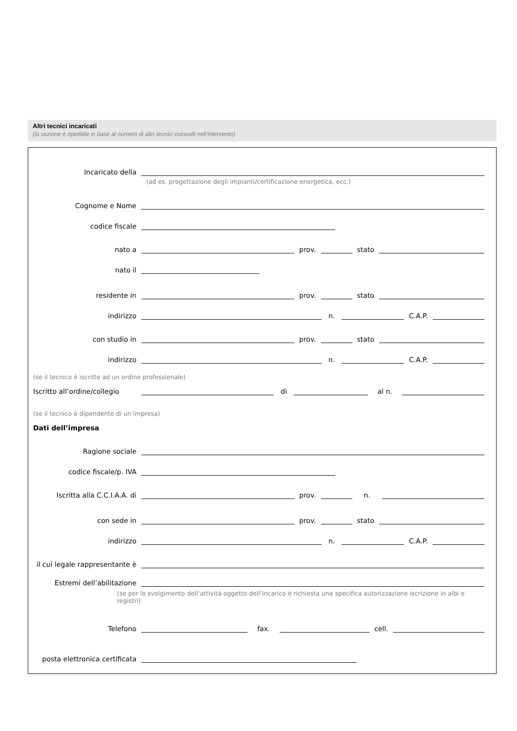Altri tecnici incaricati
(la sezione è ripetibile in base al numero di altri tecnici coinvolti nell’intervento)
Incaricato della
(ad es. progettazione degli impianti/certificazione energetica, ecc.)
Cognome e Nome
codice fiscale
nato a prov. stato
nato il
residente in prov. stato
indirizzo n. C.A.P.
con studio in prov. stato
indirizzo n. C.A.P.
(se il tecnico è iscritto ad un ordine professionale)
Iscritto all’ordine/collegio di al n.
(se il tecnico è dipendente di un’impresa)
Dati dell’impresa
Ragione sociale
codice fiscale/p. IVA
Iscritta alla C.C.I.A.A. di prov. n.
con sede in prov. stato
indirizzo n. C.A.P.
il cui legale rappresentante è
Estremi dell’abilitazione
(se per lo svolgimento dell’attività oggetto dell’incarico è richiesta una specifica autorizzazione iscrizione in albi e registri)
Telefono fax. cell.
posta elettronica certificata